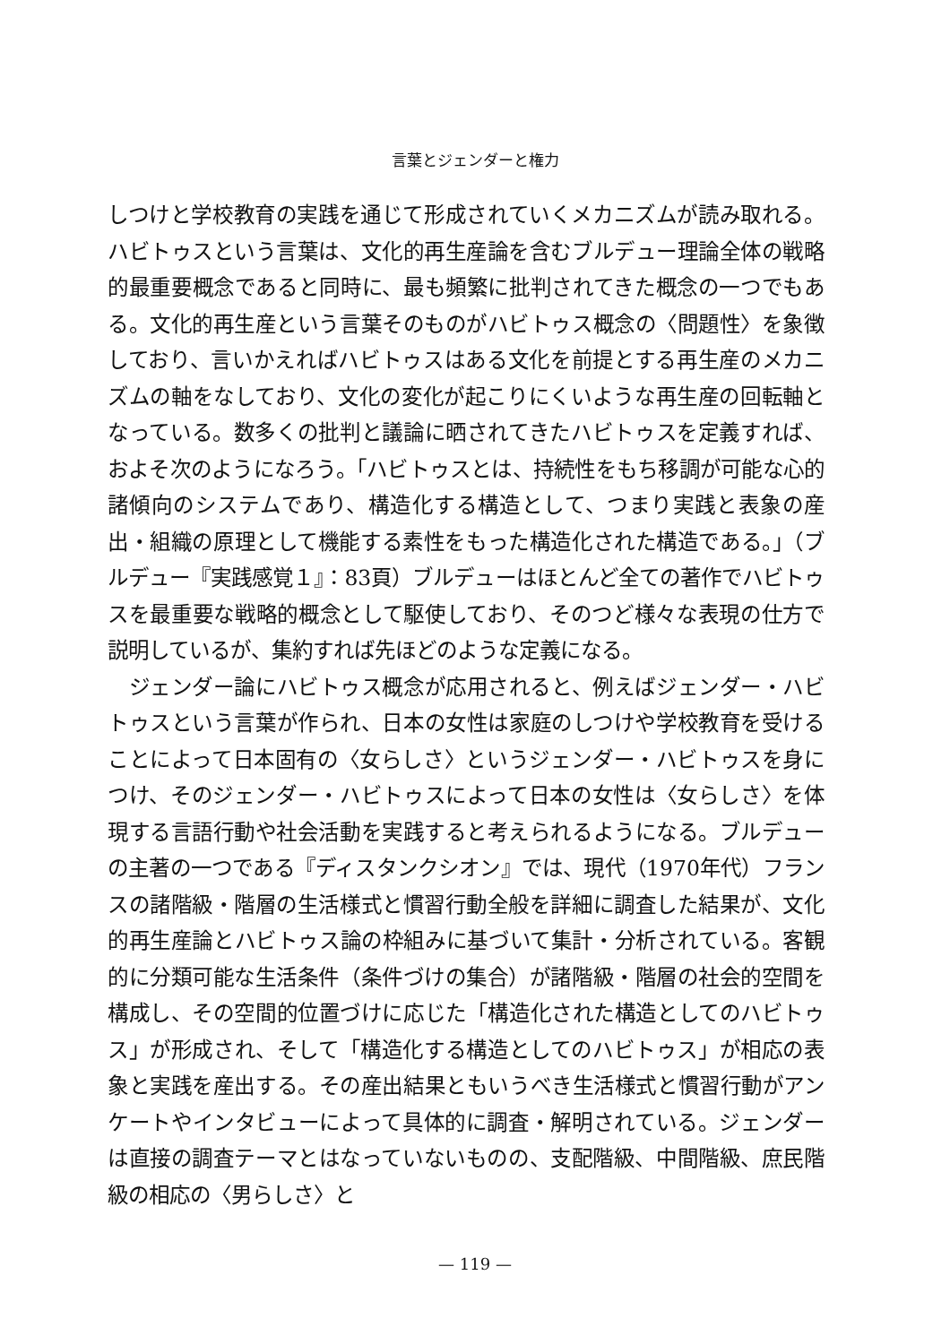言葉とジェンダーと権力
しつけと学校教育の実践を通じて形成されていくメカニズムが読み取れる。ハビトゥスという言葉は、文化的再生産論を含むブルデュー理論全体の戦略的最重要概念であると同時に、最も頻繁に批判されてきた概念の一つでもある。文化的再生産という言葉そのものがハビトゥス概念の〈問題性〉を象徴しており、言いかえればハビトゥスはある文化を前提とする再生産のメカニズムの軸をなしており、文化の変化が起こりにくいような再生産の回転軸となっている。数多くの批判と議論に晒されてきたハビトゥスを定義すれば、およそ次のようになろう。「ハビトゥスとは、持続性をもち移調が可能な心的諸傾向のシステムであり、構造化する構造として、つまり実践と表象の産出・組織の原理として機能する素性をもった構造化された構造である。」（ブルデュー『実践感覚１』：83頁）ブルデューはほとんど全ての著作でハビトゥスを最重要な戦略的概念として駆使しており、そのつど様々な表現の仕方で説明しているが、集約すれば先ほどのような定義になる。
ジェンダー論にハビトゥス概念が応用されると、例えばジェンダー・ハビトゥスという言葉が作られ、日本の女性は家庭のしつけや学校教育を受けることによって日本固有の〈女らしさ〉というジェンダー・ハビトゥスを身につけ、そのジェンダー・ハビトゥスによって日本の女性は〈女らしさ〉を体現する言語行動や社会活動を実践すると考えられるようになる。ブルデューの主著の一つである『ディスタンクシオン』では、現代（1970年代）フランスの諸階級・階層の生活様式と慣習行動全般を詳細に調査した結果が、文化的再生産論とハビトゥス論の枠組みに基づいて集計・分析されている。客観的に分類可能な生活条件（条件づけの集合）が諸階級・階層の社会的空間を構成し、その空間的位置づけに応じた「構造化された構造としてのハビトゥス」が形成され、そして「構造化する構造としてのハビトゥス」が相応の表象と実践を産出する。その産出結果ともいうべき生活様式と慣習行動がアンケートやインタビューによって具体的に調査・解明されている。ジェンダーは直接の調査テーマとはなっていないものの、支配階級、中間階級、庶民階級の相応の〈男らしさ〉と
— 119 —